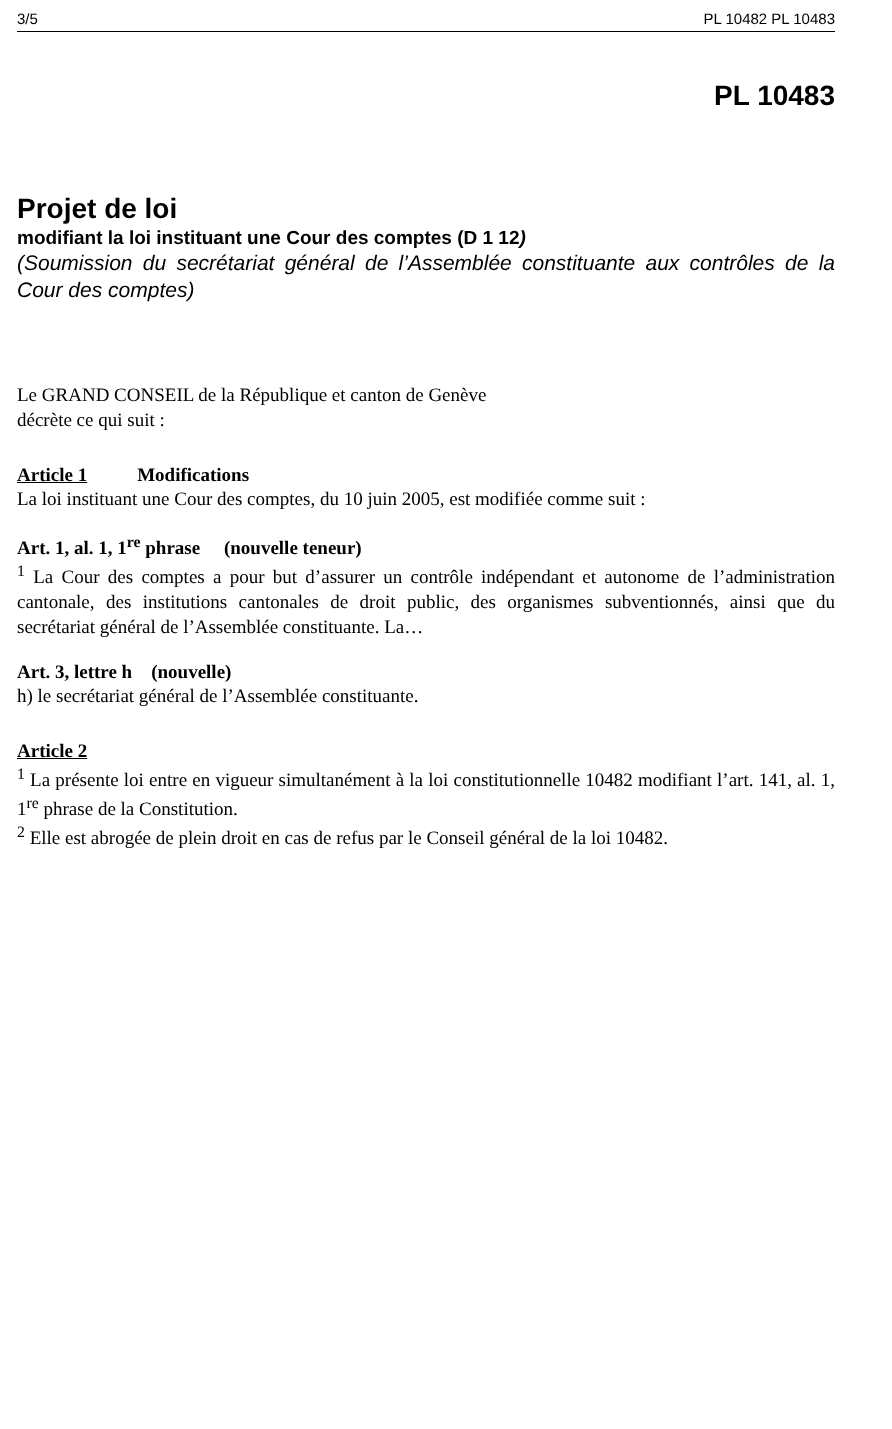3/5 PL 10482 PL 10483
PL 10483
Projet de loi
modifiant la loi instituant une Cour des comptes (D 1 12)
(Soumission du secrétariat général de l’Assemblée constituante aux contrôles de la Cour des comptes)
Le GRAND CONSEIL de la République et canton de Genève
décrète ce qui suit :
Article 1 Modifications
La loi instituant une Cour des comptes, du 10 juin 2005, est modifiée comme suit :
Art. 1, al. 1, 1<sup>re</sup> phrase (nouvelle teneur)
<sup>1</sup> La Cour des comptes a pour but d’assurer un contrôle indépendant et autonome de l’administration cantonale, des institutions cantonales de droit public, des organismes subventionnés, ainsi que du secrétariat général de l’Assemblée constituante. La…
Art. 3, lettre h (nouvelle)
h) le secrétariat général de l’Assemblée constituante.
Article 2
<sup>1</sup> La présente loi entre en vigueur simultanément à la loi constitutionnelle 10482 modifiant l’art. 141, al. 1, 1<sup>re</sup> phrase de la Constitution.
<sup>2</sup> Elle est abrogée de plein droit en cas de refus par le Conseil général de la loi 10482.